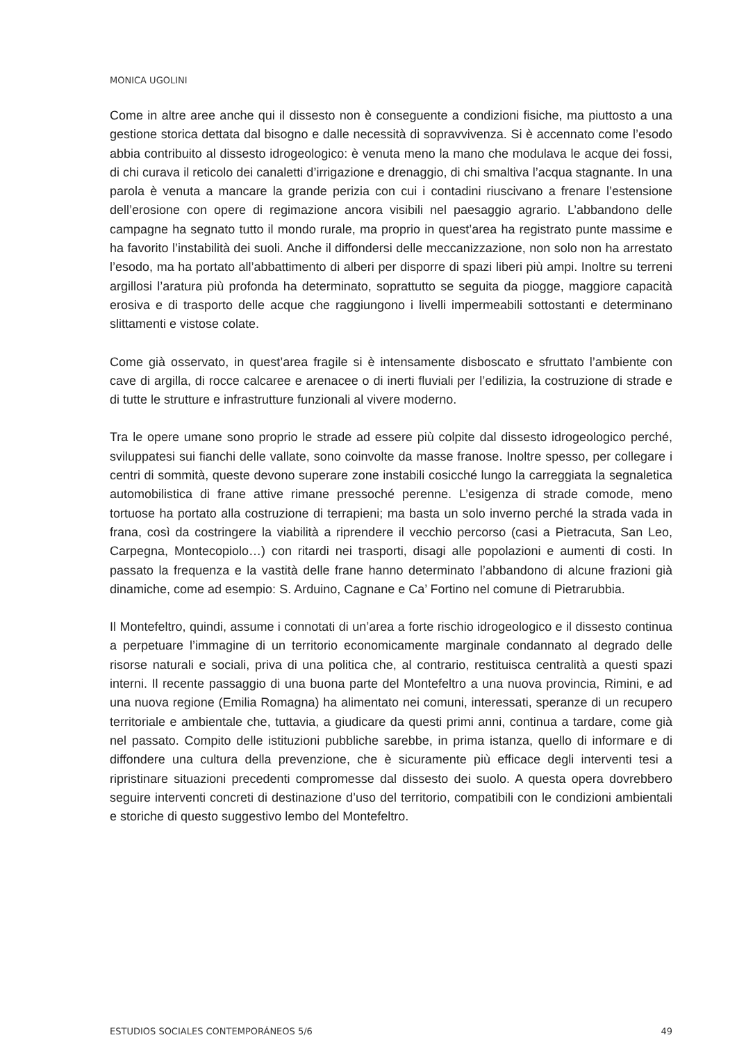MONICA UGOLINI
Come in altre aree anche qui il dissesto non è conseguente a condizioni fisiche, ma piuttosto a una gestione storica dettata dal bisogno e dalle necessità di sopravvivenza. Si è accennato come l’esodo abbia contribuito al dissesto idrogeologico: è venuta meno la mano che modulava le acque dei fossi, di chi curava il reticolo dei canaletti d’irrigazione e drenaggio, di chi smaltiva l’acqua stagnante. In una parola è venuta a mancare la grande perizia con cui i contadini riuscivano a frenare l’estensione dell’erosione con opere di regimazione ancora visibili nel paesaggio agrario. L’abbandono delle campagne ha segnato tutto il mondo rurale, ma proprio in quest’area ha registrato punte massime e ha favorito l’instabilità dei suoli. Anche il diffondersi delle meccanizzazione, non solo non ha arrestato l’esodo, ma ha portato all’abbattimento di alberi per disporre di spazi liberi più ampi. Inoltre su terreni argillosi l’aratura più profonda ha determinato, soprattutto se seguita da piogge, maggiore capacità erosiva e di trasporto delle acque che raggiungono i livelli impermeabili sottostanti e determinano slittamenti e vistose colate.
Come già osservato, in quest’area fragile si è intensamente disboscato e sfruttato l’ambiente con cave di argilla, di rocce calcaree e arenacee o di inerti fluviali per l’edilizia, la costruzione di strade e di tutte le strutture e infrastrutture funzionali al vivere moderno.
Tra le opere umane sono proprio le strade ad essere più colpite dal dissesto idrogeologico perché, sviluppatesi sui fianchi delle vallate, sono coinvolte da masse franose. Inoltre spesso, per collegare i centri di sommità, queste devono superare zone instabili cosicché lungo la carreggiata la segnaletica automobilistica di frane attive rimane pressoché perenne. L’esigenza di strade comode, meno tortuose ha portato alla costruzione di terrapieni; ma basta un solo inverno perché la strada vada in frana, così da costringere la viabilità a riprendere il vecchio percorso (casi a Pietracuta, San Leo, Carpegna, Montecopiolo…) con ritardi nei trasporti, disagi alle popolazioni e aumenti di costi. In passato la frequenza e la vastità delle frane hanno determinato l’abbandono di alcune frazioni già dinamiche, come ad esempio: S. Arduino, Cagnane e Ca’ Fortino nel comune di Pietrarubbia.
Il Montefeltro, quindi, assume i connotati di un’area a forte rischio idrogeologico e il dissesto continua a perpetuare l’immagine di un territorio economicamente marginale condannato al degrado delle risorse naturali e sociali, priva di una politica che, al contrario, restituisca centralità a questi spazi interni. Il recente passaggio di una buona parte del Montefeltro a una nuova provincia, Rimini, e ad una nuova regione (Emilia Romagna) ha alimentato nei comuni, interessati, speranze di un recupero territoriale e ambientale che, tuttavia, a giudicare da questi primi anni, continua a tardare, come già nel passato. Compito delle istituzioni pubbliche sarebbe, in prima istanza, quello di informare e di diffondere una cultura della prevenzione, che è sicuramente più efficace degli interventi tesi a ripristinare situazioni precedenti compromesse dal dissesto dei suolo. A questa opera dovrebbero seguire interventi concreti di destinazione d’uso del territorio, compatibili con le condizioni ambientali e storiche di questo suggestivo lembo del Montefeltro.
ESTUDIOS SOCIALES CONTEMPORÁNEOS 5/6 49